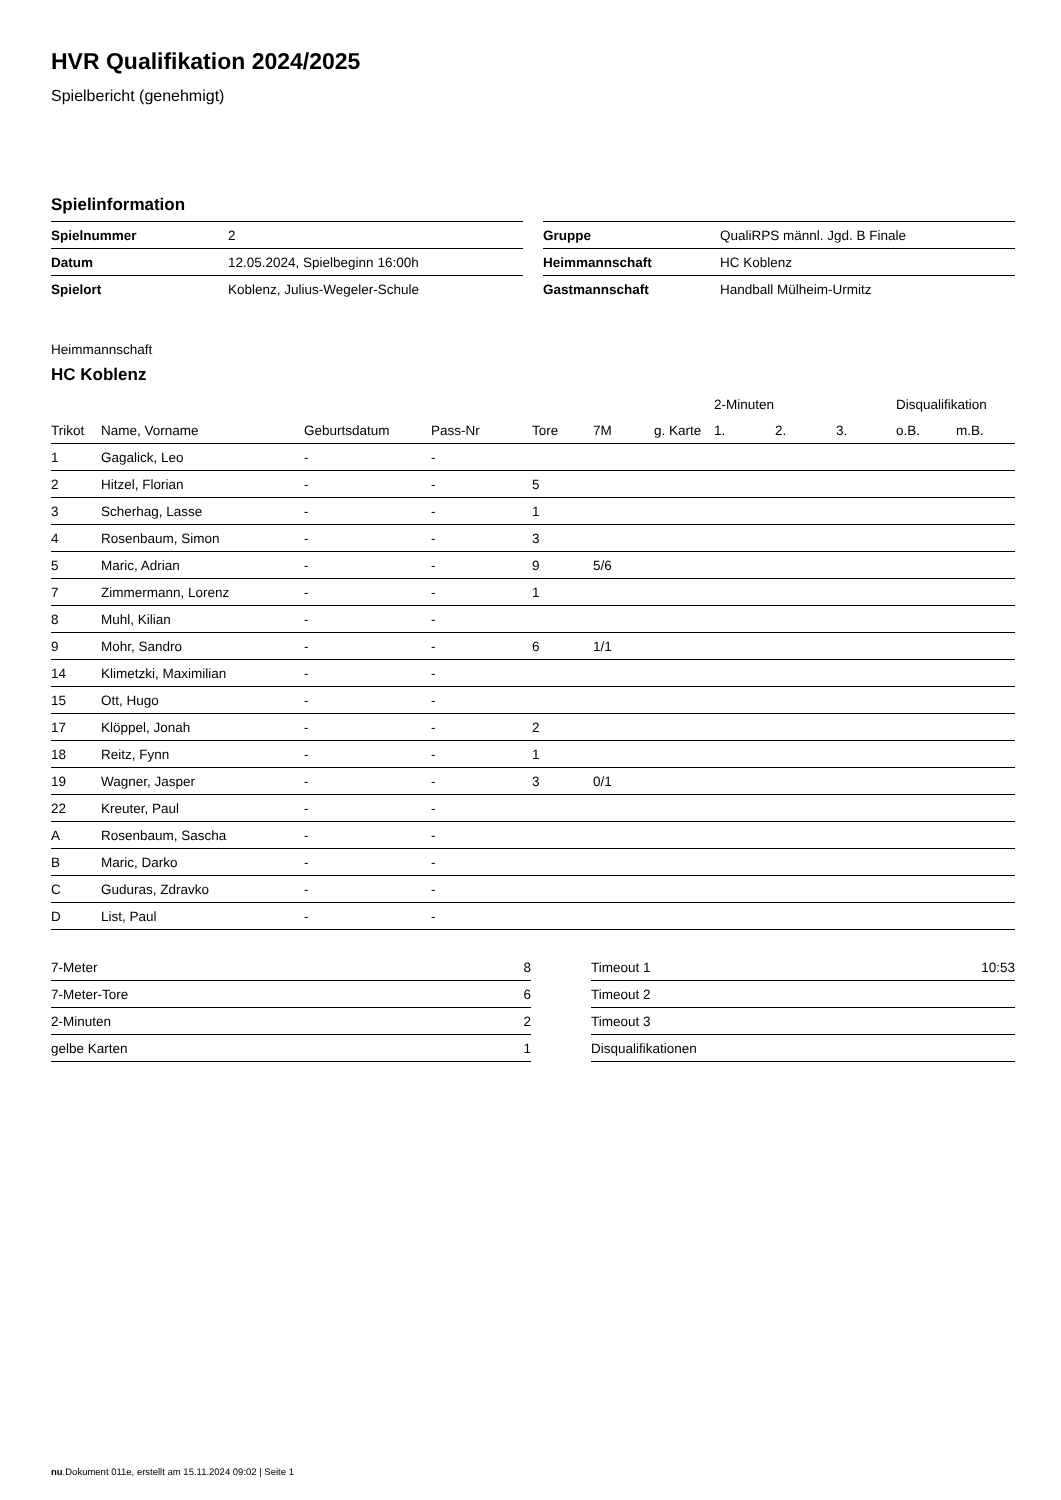HVR Qualifikation 2024/2025
Spielbericht (genehmigt)
Spielinformation
| Spielnummer | 2 |
| Datum | 12.05.2024, Spielbeginn 16:00h |
| Spielort | Koblenz, Julius-Wegeler-Schule |
| Gruppe | QualiRPS männl. Jgd. B Finale |
| Heimmannschaft | HC Koblenz |
| Gastmannschaft | Handball Mülheim-Urmitz |
Heimmannschaft
HC Koblenz
| | | | | | | | 2-Minuten | | | Disqualifikation | |
| --- | --- | --- | --- | --- | --- | --- | --- | --- | --- | --- | --- |
| Trikot | Name, Vorname | Geburtsdatum | Pass-Nr | Tore | 7M | g. Karte | 1. | 2. | 3. | o.B. | m.B. |
| 1 | Gagalick, Leo | - | - | | | | | | | | |
| 2 | Hitzel, Florian | - | - | 5 | | | | | | | |
| 3 | Scherhag, Lasse | - | - | 1 | | | | | | | |
| 4 | Rosenbaum, Simon | - | - | 3 | | | | | | | |
| 5 | Maric, Adrian | - | - | 9 | 5/6 | | | | | | |
| 7 | Zimmermann, Lorenz | - | - | 1 | | | | | | | |
| 8 | Muhl, Kilian | - | - | | | | | | | | |
| 9 | Mohr, Sandro | - | - | 6 | 1/1 | | | | | | |
| 14 | Klimetzki, Maximilian | - | - | | | | | | | | |
| 15 | Ott, Hugo | - | - | | | | | | | | |
| 17 | Klöppel, Jonah | - | - | 2 | | | | | | | |
| 18 | Reitz, Fynn | - | - | 1 | | | | | | | |
| 19 | Wagner, Jasper | - | - | 3 | 0/1 | | | | | | |
| 22 | Kreuter, Paul | - | - | | | | | | | | |
| A | Rosenbaum, Sascha | - | - | | | | | | | | |
| B | Maric, Darko | - | - | | | | | | | | |
| C | Guduras, Zdravko | - | - | | | | | | | | |
| D | List, Paul | - | - | | | | | | | | |
| 7-Meter | 8 |
| 7-Meter-Tore | 6 |
| 2-Minuten | 2 |
| gelbe Karten | 1 |
| Timeout 1 | 10:53 |
| Timeout 2 | |
| Timeout 3 | |
| Disqualifikationen | |
nu.Dokument 011e, erstellt am 15.11.2024 09:02 | Seite 1